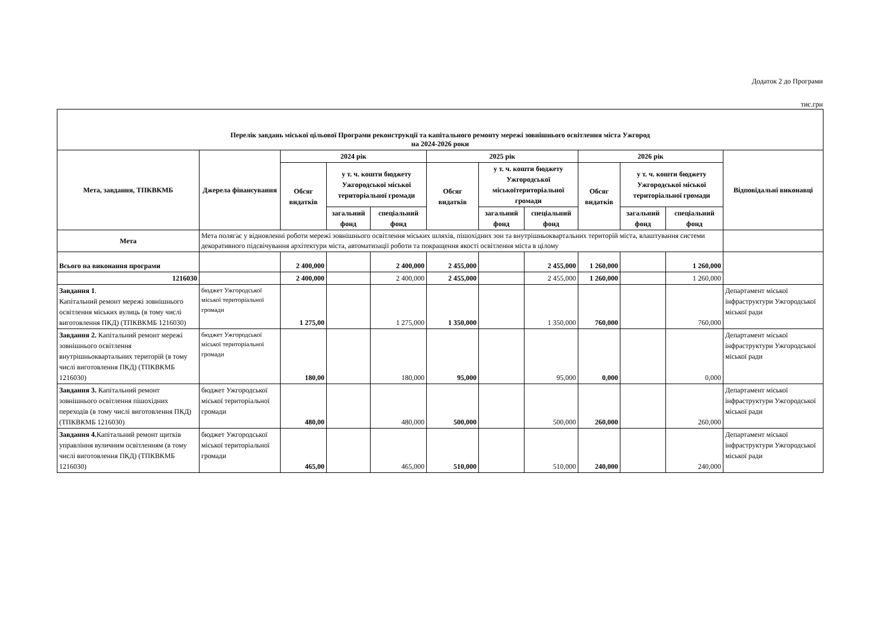Додаток 2 до Програми
тис.грн
| Перелік завдань міської цільової Програми реконструкції та капітального ремонту мережі зовнішнього освітлення міста Ужгород на 2024-2026 роки | | | | | | | | | | | |
| --- | --- | --- | --- | --- | --- | --- | --- | --- | --- | --- | --- |
| Мета, завдання, ТПКВКМБ | Джерела фінансування | 2024 рік | | | 2025 рік | | | 2026 рік | | | Відповідальні виконавці |
| | | Обсяг видатків | у т. ч. кошти бюджету Ужгородської міської територіальної громади | | Обсяг видатків | у т. ч. кошти бюджету Ужгородської міськоїтериторіальної громади | | Обсяг видатків | у т. ч. кошти бюджету Ужгородської міської територіальної громади | | |
| | | | загальний фонд | спеціальний фонд | | загальний фонд | спеціальний фонд | | загальний фонд | спеціальний фонд | |
| Мета | Мета полягає у відновленні роботи мережі зовнішнього освітлення міських шляхів, пішохідних зон та внутрішньоквартальних територій міста, влаштування системи декоративного підсвічування архітектури міста, автоматизації роботи та покращення якості освітлення міста в цілому | | | | | | | | | | |
| Всього на виконання програми | | 2 400,000 | | 2 400,000 | 2 455,000 | | 2 455,000 | 1 260,000 | | 1 260,000 | |
| 1216030 | | 2 400,000 | | 2 400,000 | 2 455,000 | | 2 455,000 | 1 260,000 | | 1 260,000 | |
| Завдання 1 . Капітальний ремонт мережі зовнішнього освітлення міських вулиць (в тому числі виготовлення ПКД) (ТПКВКМБ 1216030) | бюджет Ужгородської міської територіальної громади | 1 275,00 | | 1 275,000 | 1 350,000 | | 1 350,000 | 760,000 | | 760,000 | Департамент міської інфраструктури Ужгородської міської ради |
| Завдання 2. Капітальний ремонт мережі зовнішнього освітлення внутрішньоквартальних територій (в тому числі виготовлення ПКД) (ТПКВКМБ 1216030) | бюджет Ужгородської міської територіальної громади | 180,00 | | 180,000 | 95,000 | | 95,000 | 0,000 | | 0,000 | Департамент міської інфраструктури Ужгородської міської ради |
| Завдання 3. Капітальний ремонт зовнішнього освітлення пішохідних переходів (в тому числі виготовлення ПКД) (ТПКВКМБ 1216030) | бюджет Ужгородської міської територіальної громади | 480,00 | | 480,000 | 500,000 | | 500,000 | 260,000 | | 260,000 | Департамент міської інфраструктури Ужгородської міської ради |
| Завдання 4. Капітальний ремонт щитків управління вуличним освітленням (в тому числі виготовлення ПКД) (ТПКВКМБ 1216030) | бюджет Ужгородської міської територіальної громади | 465,00 | | 465,000 | 510,000 | | 510,000 | 240,000 | | 240,000 | Департамент міської інфраструктури Ужгородської міської ради |